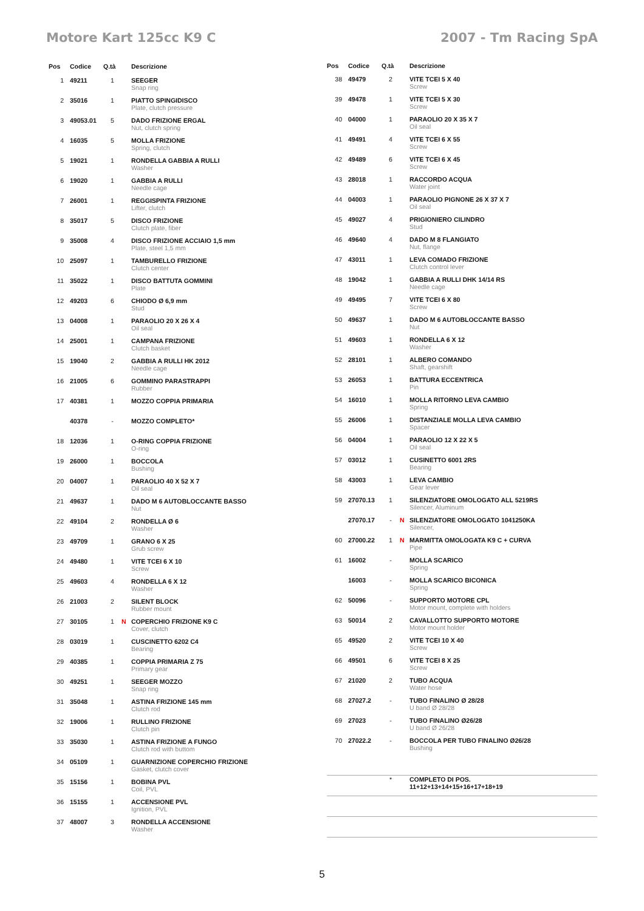Motore Kart 125cc K9 C 2007 - Tm Racing SpA
| Pos | Codice | Q.tà | | Descrizione |
| --- | --- | --- | --- | --- |
| 1 | 49211 | 1 | | SEEGER Snap ring |
| 2 | 35016 | 1 | | PIATTO SPINGIDISCO Plate, clutch pressure |
| 3 | 49053.01 | 5 | | DADO FRIZIONE ERGAL Nut, clutch spring |
| 4 | 16035 | 5 | | MOLLA FRIZIONE Spring, clutch |
| 5 | 19021 | 1 | | RONDELLA GABBIA A RULLI Washer |
| 6 | 19020 | 1 | | GABBIA A RULLI Needle cage |
| 7 | 26001 | 1 | | REGGISPINTA FRIZIONE Lifter, clutch |
| 8 | 35017 | 5 | | DISCO FRIZIONE Clutch plate, fiber |
| 9 | 35008 | 4 | | DISCO FRIZIONE ACCIAIO 1,5 mm Plate, steel 1,5 mm |
| 10 | 25097 | 1 | | TAMBURELLO FRIZIONE Clutch center |
| 11 | 35022 | 1 | | DISCO BATTUTA GOMMINI Plate |
| 12 | 49203 | 6 | | CHIODO Ø 6,9 mm Stud |
| 13 | 04008 | 1 | | PARAOLIO 20 X 26 X 4 Oil seal |
| 14 | 25001 | 1 | | CAMPANA FRIZIONE Clutch basket |
| 15 | 19040 | 2 | | GABBIA A RULLI HK 2012 Needle cage |
| 16 | 21005 | 6 | | GOMMINO PARASTRAPPI Rubber |
| 17 | 40381 | 1 | | MOZZO COPPIA PRIMARIA |
| | 40378 | - | | MOZZO COMPLETO* |
| 18 | 12036 | 1 | | O-RING COPPIA FRIZIONE O-ring |
| 19 | 26000 | 1 | | BOCCOLA Bushing |
| 20 | 04007 | 1 | | PARAOLIO 40 X 52 X 7 Oil seal |
| 21 | 49637 | 1 | | DADO M 6 AUTOBLOCCANTE BASSO Nut |
| 22 | 49104 | 2 | | RONDELLA Ø 6 Washer |
| 23 | 49709 | 1 | | GRANO 6 X 25 Grub screw |
| 24 | 49480 | 1 | | VITE TCEI 6 X 10 Screw |
| 25 | 49603 | 4 | | RONDELLA 6 X 12 Washer |
| 26 | 21003 | 2 | | SILENT BLOCK Rubber mount |
| 27 | 30105 | 1 | N | COPERCHIO FRIZIONE K9 C Cover, clutch |
| 28 | 03019 | 1 | | CUSCINETTO 6202 C4 Bearing |
| 29 | 40385 | 1 | | COPPIA PRIMARIA Z 75 Primary gear |
| 30 | 49251 | 1 | | SEEGER MOZZO Snap ring |
| 31 | 35048 | 1 | | ASTINA FRIZIONE 145 mm Clutch rod |
| 32 | 19006 | 1 | | RULLINO FRIZIONE Clutch pin |
| 33 | 35030 | 1 | | ASTINA FRIZIONE A FUNGO Clutch rod with buttom |
| 34 | 05109 | 1 | | GUARNIZIONE COPERCHIO FRIZIONE Gasket, clutch cover |
| 35 | 15156 | 1 | | BOBINA PVL Coil, PVL |
| 36 | 15155 | 1 | | ACCENSIONE PVL Ignition, PVL |
| 37 | 48007 | 3 | | RONDELLA ACCENSIONE Washer |
| Pos | Codice | Q.tà | | Descrizione |
| --- | --- | --- | --- | --- |
| 38 | 49479 | 2 | | VITE TCEI 5 X 40 Screw |
| 39 | 49478 | 1 | | VITE TCEI 5 X 30 Screw |
| 40 | 04000 | 1 | | PARAOLIO 20 X 35 X 7 Oil seal |
| 41 | 49491 | 4 | | VITE TCEI 6 X 55 Screw |
| 42 | 49489 | 6 | | VITE TCEI 6 X 45 Screw |
| 43 | 28018 | 1 | | RACCORDO ACQUA Water joint |
| 44 | 04003 | 1 | | PARAOLIO PIGNONE 26 X 37 X 7 Oil seal |
| 45 | 49027 | 4 | | PRIGIONIERO CILINDRO Stud |
| 46 | 49640 | 4 | | DADO M 8 FLANGIATO Nut, flange |
| 47 | 43011 | 1 | | LEVA COMADO FRIZIONE Clutch control lever |
| 48 | 19042 | 1 | | GABBIA A RULLI DHK 14/14 RS Needle cage |
| 49 | 49495 | 7 | | VITE TCEI 6 X 80 Screw |
| 50 | 49637 | 1 | | DADO M 6 AUTOBLOCCANTE BASSO Nut |
| 51 | 49603 | 1 | | RONDELLA 6 X 12 Washer |
| 52 | 28101 | 1 | | ALBERO COMANDO Shaft, gearshift |
| 53 | 26053 | 1 | | BATTURA ECCENTRICA Pin |
| 54 | 16010 | 1 | | MOLLA RITORNO LEVA CAMBIO Spring |
| 55 | 26006 | 1 | | DISTANZIALE MOLLA LEVA CAMBIO Spacer |
| 56 | 04004 | 1 | | PARAOLIO 12 X 22 X 5 Oil seal |
| 57 | 03012 | 1 | | CUSINETTO 6001 2RS Bearing |
| 58 | 43003 | 1 | | LEVA CAMBIO Gear lever |
| 59 | 27070.13 | 1 | | SILENZIATORE OMOLOGATO ALL 5219RS Silencer, Aluminum |
| | 27070.17 | - | N | SILENZIATORE OMOLOGATO 1041250KA Silencer, |
| 60 | 27000.22 | 1 | N | MARMITTA OMOLOGATA K9 C + CURVA Pipe |
| 61 | 16002 | - | | MOLLA SCARICO Spring |
| | 16003 | - | | MOLLA SCARICO BICONICA Spring |
| 62 | 50096 | - | | SUPPORTO MOTORE CPL Motor mount, complete with holders |
| 63 | 50014 | 2 | | CAVALLOTTO SUPPORTO MOTORE Motor mount holder |
| 65 | 49520 | 2 | | VITE TCEI 10 X 40 Screw |
| 66 | 49501 | 6 | | VITE TCEI 8 X 25 Screw |
| 67 | 21020 | 2 | | TUBO ACQUA Water hose |
| 68 | 27027.2 | - | | TUBO FINALINO Ø 28/28 U band Ø 28/28 |
| 69 | 27023 | - | | TUBO FINALINO Ø26/28 U band Ø 26/28 |
| 70 | 27022.2 | - | | BOCCOLA PER TUBO FINALINO Ø26/28 Bushing |
| | | * | | COMPLETO DI POS. 11+12+13+14+15+16+17+18+19 |
5